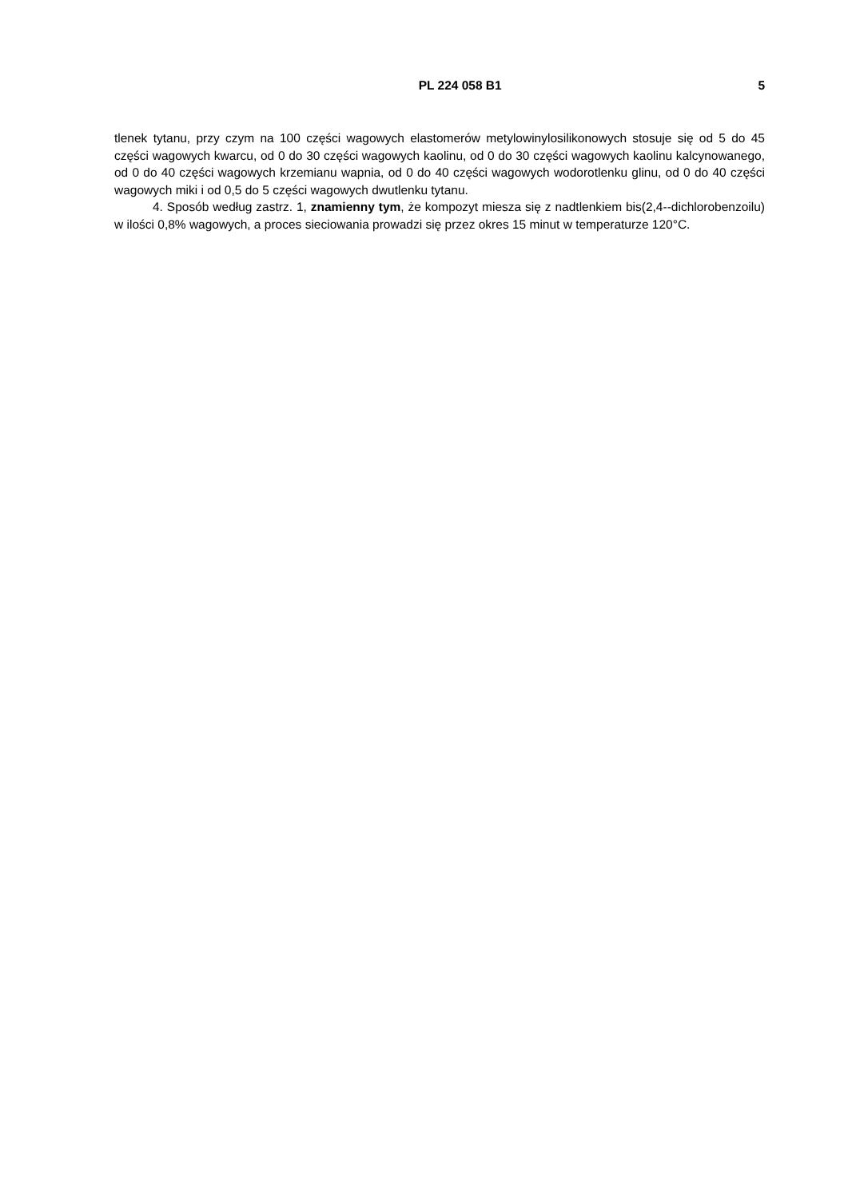PL 224 058 B1 5
tlenek tytanu, przy czym na 100 części wagowych elastomerów metylowinylosilikonowych stosuje się od 5 do 45 części wagowych kwarcu, od 0 do 30 części wagowych kaolinu, od 0 do 30 części wagowych kaolinu kalcynowanego, od 0 do 40 części wagowych krzemianu wapnia, od 0 do 40 części wagowych wodorotlenku glinu, od 0 do 40 części wagowych miki i od 0,5 do 5 części wagowych dwutlenku tytanu.
4. Sposób według zastrz. 1, znamienny tym, że kompozyt miesza się z nadtlenkiem bis(2,4-­-dichlorobenzoilu) w ilości 0,8% wagowych, a proces sieciowania prowadzi się przez okres 15 minut w temperaturze 120°C.